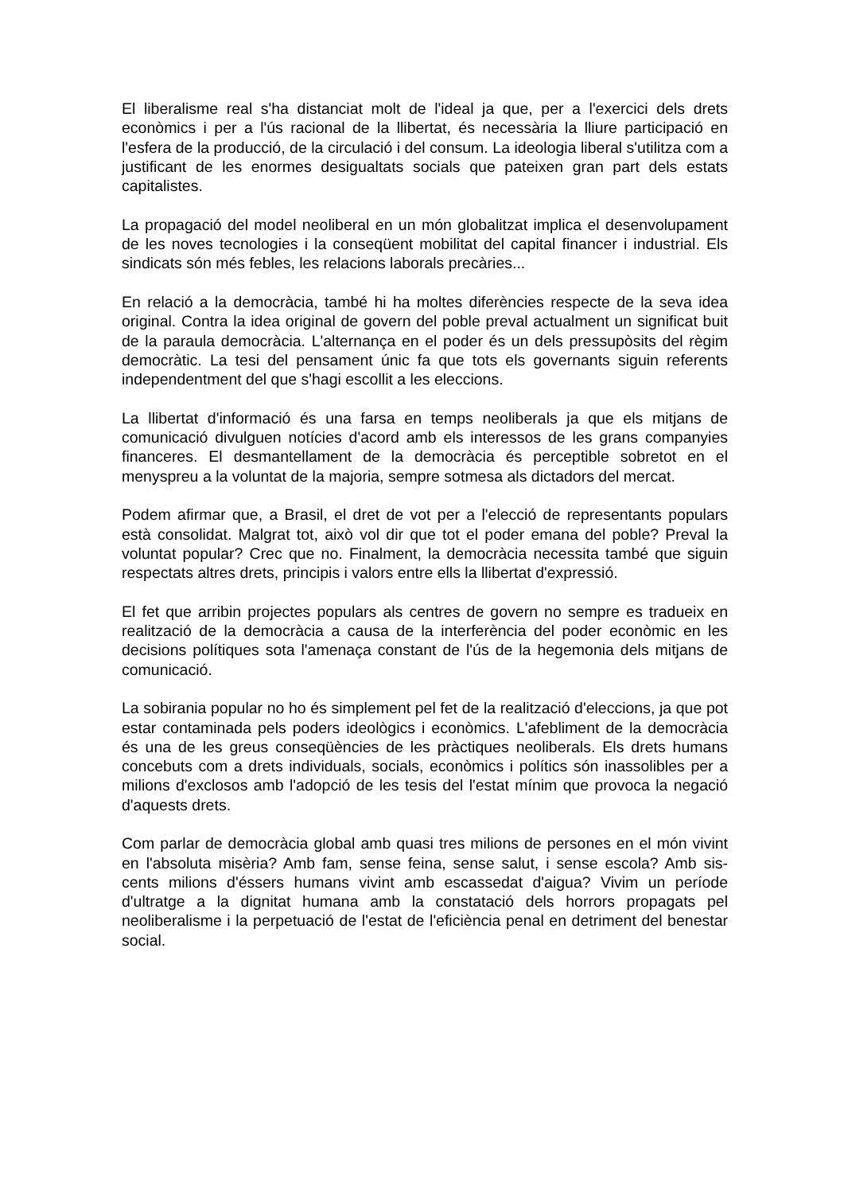El liberalisme real s'ha distanciat molt de l'ideal ja que, per a l'exercici dels drets econòmics i per a l'ús racional de la llibertat, és necessària la lliure participació en l'esfera de la producció, de la circulació i del consum. La ideologia liberal s'utilitza com a justificant de les enormes desigualtats socials que pateixen gran part dels estats capitalistes.
La propagació del model neoliberal en un món globalitzat implica el desenvolupament de les noves tecnologies i la conseqüent mobilitat del capital financer i industrial. Els sindicats són més febles, les relacions laborals precàries...
En relació a la democràcia, també hi ha moltes diferències respecte de la seva idea original. Contra la idea original de govern del poble preval actualment un significat buit de la paraula democràcia. L'alternança en el poder és un dels pressupòsits del règim democràtic. La tesi del pensament únic fa que tots els governants siguin referents independentment del que s'hagi escollit a les eleccions.
La llibertat d'informació és una farsa en temps neoliberals ja que els mitjans de comunicació divulguen notícies d'acord amb els interessos de les grans companyies financeres. El desmantellament de la democràcia és perceptible sobretot en el menyspreu a la voluntat de la majoria, sempre sotmesa als dictadors del mercat.
Podem afirmar que, a Brasil, el dret de vot per a l'elecció de representants populars està consolidat. Malgrat tot, això vol dir que tot el poder emana del poble? Preval la voluntat popular? Crec que no. Finalment, la democràcia necessita també que siguin respectats altres drets, principis i valors entre ells la llibertat d'expressió.
El fet que arribin projectes populars als centres de govern no sempre es tradueix en realització de la democràcia a causa de la interferència del poder econòmic en les decisions polítiques sota l'amenaça constant de l'ús de la hegemonia dels mitjans de comunicació.
La sobirania popular no ho és simplement pel fet de la realització d'eleccions, ja que pot estar contaminada pels poders ideològics i econòmics. L'afebliment de la democràcia és una de les greus conseqüències de les pràctiques neoliberals. Els drets humans concebuts com a drets individuals, socials, econòmics i polítics són inassolibles per a milions d'exclosos amb l'adopció de les tesis del l'estat mínim que provoca la negació d'aquests drets.
Com parlar de democràcia global amb quasi tres milions de persones en el món vivint en l'absoluta misèria? Amb fam, sense feina, sense salut, i sense escola? Amb sis-cents milions d'éssers humans vivint amb escassedat d'aigua? Vivim un període d'ultratge a la dignitat humana amb la constatació dels horrors propagats pel neoliberalisme i la perpetuació de l'estat de l'eficiència penal en detriment del benestar social.